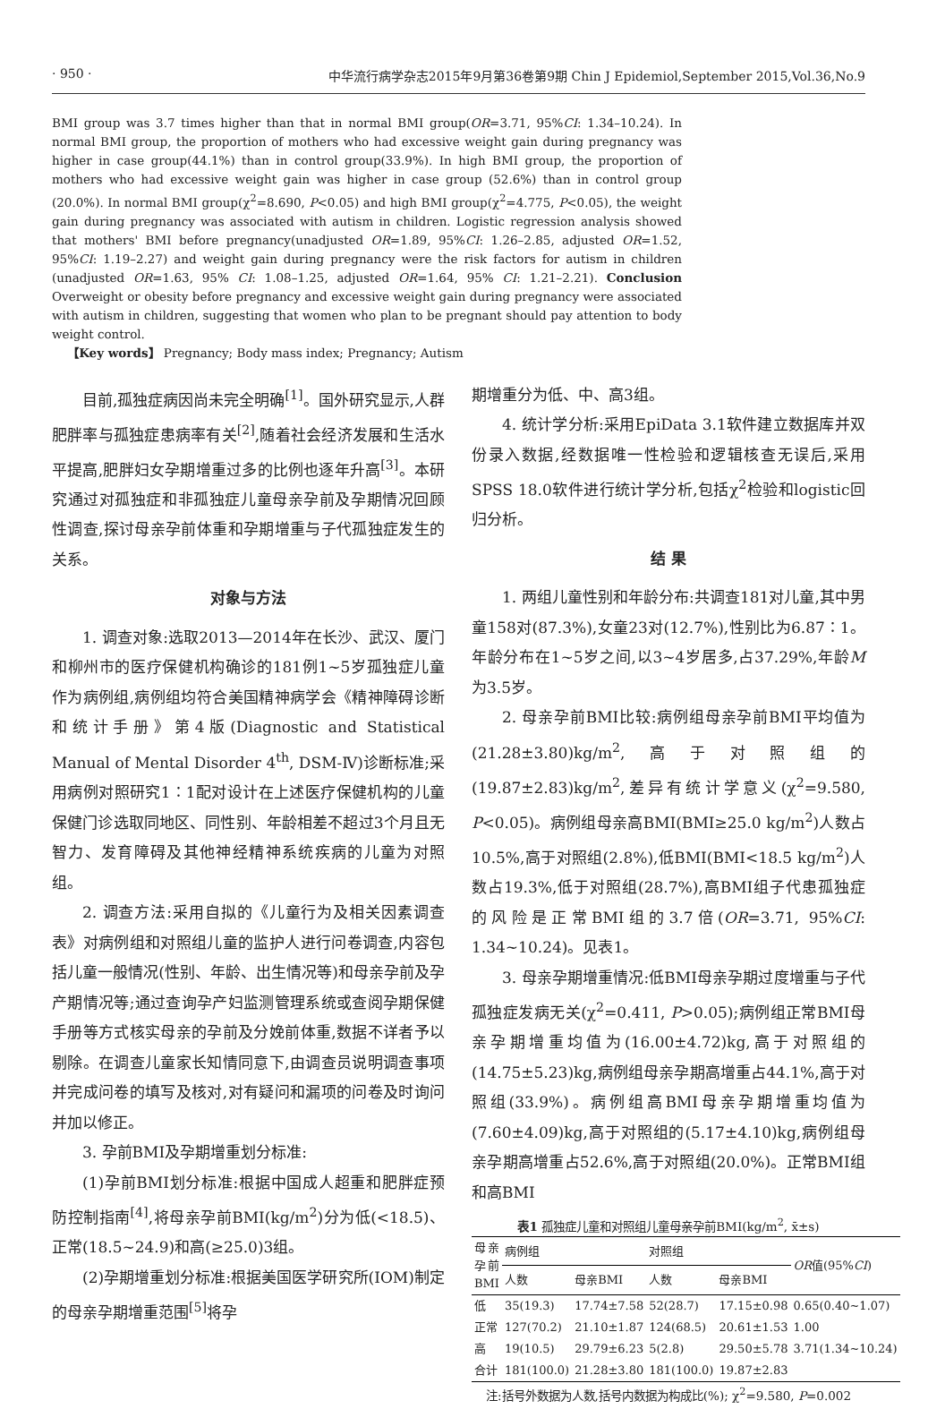· 950 · 中华流行病学杂志2015年9月第36卷第9期 Chin J Epidemiol,September 2015,Vol.36,No.9
BMI group was 3.7 times higher than that in normal BMI group(OR=3.71, 95%CI: 1.34–10.24). In normal BMI group, the proportion of mothers who had excessive weight gain during pregnancy was higher in case group(44.1%) than in control group(33.9%). In high BMI group, the proportion of mothers who had excessive weight gain was higher in case group (52.6%) than in control group (20.0%). In normal BMI group(χ<sup>2</sup>=8.690, P<0.05) and high BMI group(χ<sup>2</sup>=4.775, P<0.05), the weight gain during pregnancy was associated with autism in children. Logistic regression analysis showed that mothers' BMI before pregnancy(unadjusted OR=1.89, 95%CI: 1.26–2.85, adjusted OR=1.52, 95%CI: 1.19–2.27) and weight gain during pregnancy were the risk factors for autism in children (unadjusted OR=1.63, 95% CI: 1.08–1.25, adjusted OR=1.64, 95% CI: 1.21–2.21). Conclusion Overweight or obesity before pregnancy and excessive weight gain during pregnancy were associated with autism in children, suggesting that women who plan to be pregnant should pay attention to body weight control.
【Key words】 Pregnancy; Body mass index; Pregnancy; Autism
目前,孤独症病因尚未完全明确<sup>[1]</sup>。国外研究显示,人群肥胖率与孤独症患病率有关<sup>[2]</sup>,随着社会经济发展和生活水平提高,肥胖妇女孕期增重过多的比例也逐年升高<sup>[3]</sup>。本研究通过对孤独症和非孤独症儿童母亲孕前及孕期情况回顾性调查,探讨母亲孕前体重和孕期增重与子代孤独症发生的关系。
对象与方法
1. 调查对象:选取2013—2014年在长沙、武汉、厦门和柳州市的医疗保健机构确诊的181例1~5岁孤独症儿童作为病例组,病例组均符合美国精神病学会《精神障碍诊断和统计手册》第4版(Diagnostic and Statistical Manual of Mental Disorder 4<sup>th</sup>, DSM-Ⅳ)诊断标准;采用病例对照研究1∶1配对设计在上述医疗保健机构的儿童保健门诊选取同地区、同性别、年龄相差不超过3个月且无智力、发育障碍及其他神经精神系统疾病的儿童为对照组。
2. 调查方法:采用自拟的《儿童行为及相关因素调查表》对病例组和对照组儿童的监护人进行问卷调查,内容包括儿童一般情况(性别、年龄、出生情况等)和母亲孕前及孕产期情况等;通过查询孕产妇监测管理系统或查阅孕期保健手册等方式核实母亲的孕前及分娩前体重,数据不详者予以剔除。在调查儿童家长知情同意下,由调查员说明调查事项并完成问卷的填写及核对,对有疑问和漏项的问卷及时询问并加以修正。
3. 孕前BMI及孕期增重划分标准:
(1)孕前BMI划分标准:根据中国成人超重和肥胖症预防控制指南<sup>[4]</sup>,将母亲孕前BMI(kg/m<sup>2</sup>)分为低(<18.5)、正常(18.5~24.9)和高(≥25.0)3组。
(2)孕期增重划分标准:根据美国医学研究所(IOM)制定的母亲孕期增重范围<sup>[5]</sup>将孕
期增重分为低、中、高3组。
4. 统计学分析:采用EpiData 3.1软件建立数据库并双份录入数据,经数据唯一性检验和逻辑核查无误后,采用SPSS 18.0软件进行统计学分析,包括χ<sup>2</sup>检验和logistic回归分析。
结 果
1. 两组儿童性别和年龄分布:共调查181对儿童,其中男童158对(87.3%),女童23对(12.7%),性别比为6.87∶1。年龄分布在1~5岁之间,以3~4岁居多,占37.29%,年龄M为3.5岁。
2. 母亲孕前BMI比较:病例组母亲孕前BMI平均值为(21.28±3.80)kg/m<sup>2</sup>,高于对照组的(19.87±2.83)kg/m<sup>2</sup>,差异有统计学意义(χ<sup>2</sup>=9.580, P<0.05)。病例组母亲高BMI(BMI≥25.0 kg/m<sup>2</sup>)人数占10.5%,高于对照组(2.8%),低BMI(BMI<18.5 kg/m<sup>2</sup>)人数占19.3%,低于对照组(28.7%),高BMI组子代患孤独症的风险是正常BMI组的3.7倍(OR=3.71, 95%CI: 1.34~10.24)。见表1。
3. 母亲孕期增重情况:低BMI母亲孕期过度增重与子代孤独症发病无关(χ<sup>2</sup>=0.411, P>0.05);病例组正常BMI母亲孕期增重均值为(16.00±4.72)kg,高于对照组的(14.75±5.23)kg,病例组母亲孕期高增重占44.1%,高于对照组(33.9%)。病例组高BMI母亲孕期增重均值为(7.60±4.09)kg,高于对照组的(5.17±4.10)kg,病例组母亲孕期高增重占52.6%,高于对照组(20.0%)。正常BMI组和高BMI
表1 孤独症儿童和对照组儿童母亲孕前BMI(kg/m<sup>2</sup>, x̄±s)
| 母亲孕前BMI | 病例组 | | 对照组 | | OR 值(95% CI ) |
| --- | --- | --- | --- | --- | --- |
| | 人数 | 母亲BMI | 人数 | 母亲BMI | |
| 低 | 35(19.3) | 17.74±7.58 | 52(28.7) | 17.15±0.98 | 0.65(0.40~1.07) |
| 正常 | 127(70.2) | 21.10±1.87 | 124(68.5) | 20.61±1.53 | 1.00 |
| 高 | 19(10.5) | 29.79±6.23 | 5(2.8) | 29.50±5.78 | 3.71(1.34~10.24) |
| 合计 | 181(100.0) | 21.28±3.80 | 181(100.0) | 19.87±2.83 | |
注:括号外数据为人数,括号内数据为构成比(%); χ<sup>2</sup>=9.580, P=0.002